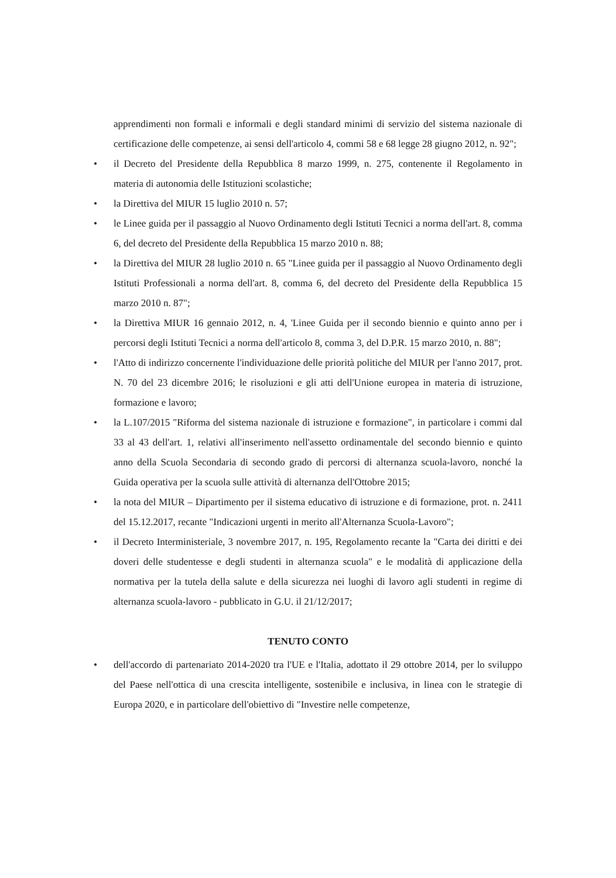apprendimenti non formali e informali e degli standard minimi di servizio del sistema nazionale di certificazione delle competenze, ai sensi dell'articolo 4, commi 58 e 68 legge 28 giugno 2012, n. 92";
• il Decreto del Presidente della Repubblica 8 marzo 1999, n. 275, contenente il Regolamento in materia di autonomia delle Istituzioni scolastiche;
• la Direttiva del MIUR 15 luglio 2010 n. 57;
• le Linee guida per il passaggio al Nuovo Ordinamento degli Istituti Tecnici a norma dell'art. 8, comma 6, del decreto del Presidente della Repubblica 15 marzo 2010 n. 88;
• la Direttiva del MIUR 28 luglio 2010 n. 65 "Linee guida per il passaggio al Nuovo Ordinamento degli Istituti Professionali a norma dell'art. 8, comma 6, del decreto del Presidente della Repubblica 15 marzo 2010 n. 87";
• la Direttiva MIUR 16 gennaio 2012, n. 4, 'Linee Guida per il secondo biennio e quinto anno per i percorsi degli Istituti Tecnici a norma dell'articolo 8, comma 3, del D.P.R. 15 marzo 2010, n. 88";
• l'Atto di indirizzo concernente l'individuazione delle priorità politiche del MIUR per l'anno 2017, prot. N. 70 del 23 dicembre 2016; le risoluzioni e gli atti dell'Unione europea in materia di istruzione, formazione e lavoro;
• la L.107/2015 "Riforma del sistema nazionale di istruzione e formazione", in particolare i commi dal 33 al 43 dell'art. 1, relativi all'inserimento nell'assetto ordinamentale del secondo biennio e quinto anno della Scuola Secondaria di secondo grado di percorsi di alternanza scuola-lavoro, nonché la Guida operativa per la scuola sulle attività di alternanza dell'Ottobre 2015;
• la nota del MIUR – Dipartimento per il sistema educativo di istruzione e di formazione, prot. n. 2411 del 15.12.2017, recante "Indicazioni urgenti in merito all'Alternanza Scuola-Lavoro";
• il Decreto Interministeriale, 3 novembre 2017, n. 195, Regolamento recante la "Carta dei diritti e dei doveri delle studentesse e degli studenti in alternanza scuola" e le modalità di applicazione della normativa per la tutela della salute e della sicurezza nei luoghi di lavoro agli studenti in regime di alternanza scuola-lavoro - pubblicato in G.U. il 21/12/2017;
TENUTO CONTO
• dell'accordo di partenariato 2014-2020 tra l'UE e l'Italia, adottato il 29 ottobre 2014, per lo sviluppo del Paese nell'ottica di una crescita intelligente, sostenibile e inclusiva, in linea con le strategie di Europa 2020, e in particolare dell'obiettivo di "Investire nelle competenze,